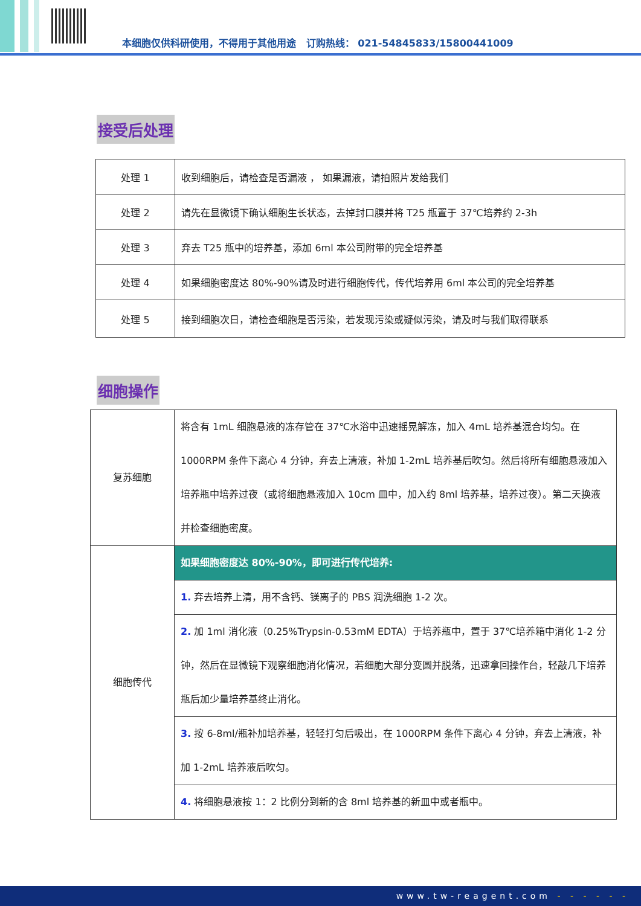本细胞仅供科研使用，不得用于其他用途 订购热线： 021-54845833/15800441009
接受后处理
| 处理 1 | 收到细胞后，请检查是否漏液 ， 如果漏液，请拍照片发给我们 |
| 处理 2 | 请先在显微镜下确认细胞生长状态，去掉封口膜并将 T25 瓶置于 37℃培养约 2-3h |
| 处理 3 | 弃去 T25 瓶中的培养基，添加 6ml 本公司附带的完全培养基 |
| 处理 4 | 如果细胞密度达 80%-90%请及时进行细胞传代，传代培养用 6ml 本公司的完全培养基 |
| 处理 5 | 接到细胞次日，请检查细胞是否污染，若发现污染或疑似污染，请及时与我们取得联系 |
细胞操作
| 复苏细胞 | 将含有 1mL 细胞悬液的冻存管在 37℃水浴中迅速摇晃解冻，加入 4mL 培养基混合均匀。在 1000RPM 条件下离心 4 分钟，弃去上清液，补加 1-2mL 培养基后吹匀。然后将所有细胞悬液加入培养瓶中培养过夜（或将细胞悬液加入 10cm 皿中，加入约 8ml 培养基，培养过夜）。第二天换液并检查细胞密度。 |
| 细胞传代 | 如果细胞密度达 80%-90%，即可进行传代培养: |
| | 1. 弃去培养上清，用不含钙、镁离子的 PBS 润洗细胞 1-2 次。 |
| | 2. 加 1ml 消化液（0.25%Trypsin-0.53mM EDTA）于培养瓶中，置于 37℃培养箱中消化 1-2 分钟，然后在显微镜下观察细胞消化情况，若细胞大部分变圆并脱落，迅速拿回操作台，轻敲几下培养瓶后加少量培养基终止消化。 |
| | 3. 按 6-8ml/瓶补加培养基，轻轻打匀后吸出，在 1000RPM 条件下离心 4 分钟，弃去上清液，补加 1-2mL 培养液后吹匀。 |
| | 4. 将细胞悬液按 1：2 比例分到新的含 8ml 培养基的新皿中或者瓶中。 |
www.tw-reagent.com - - - - - -